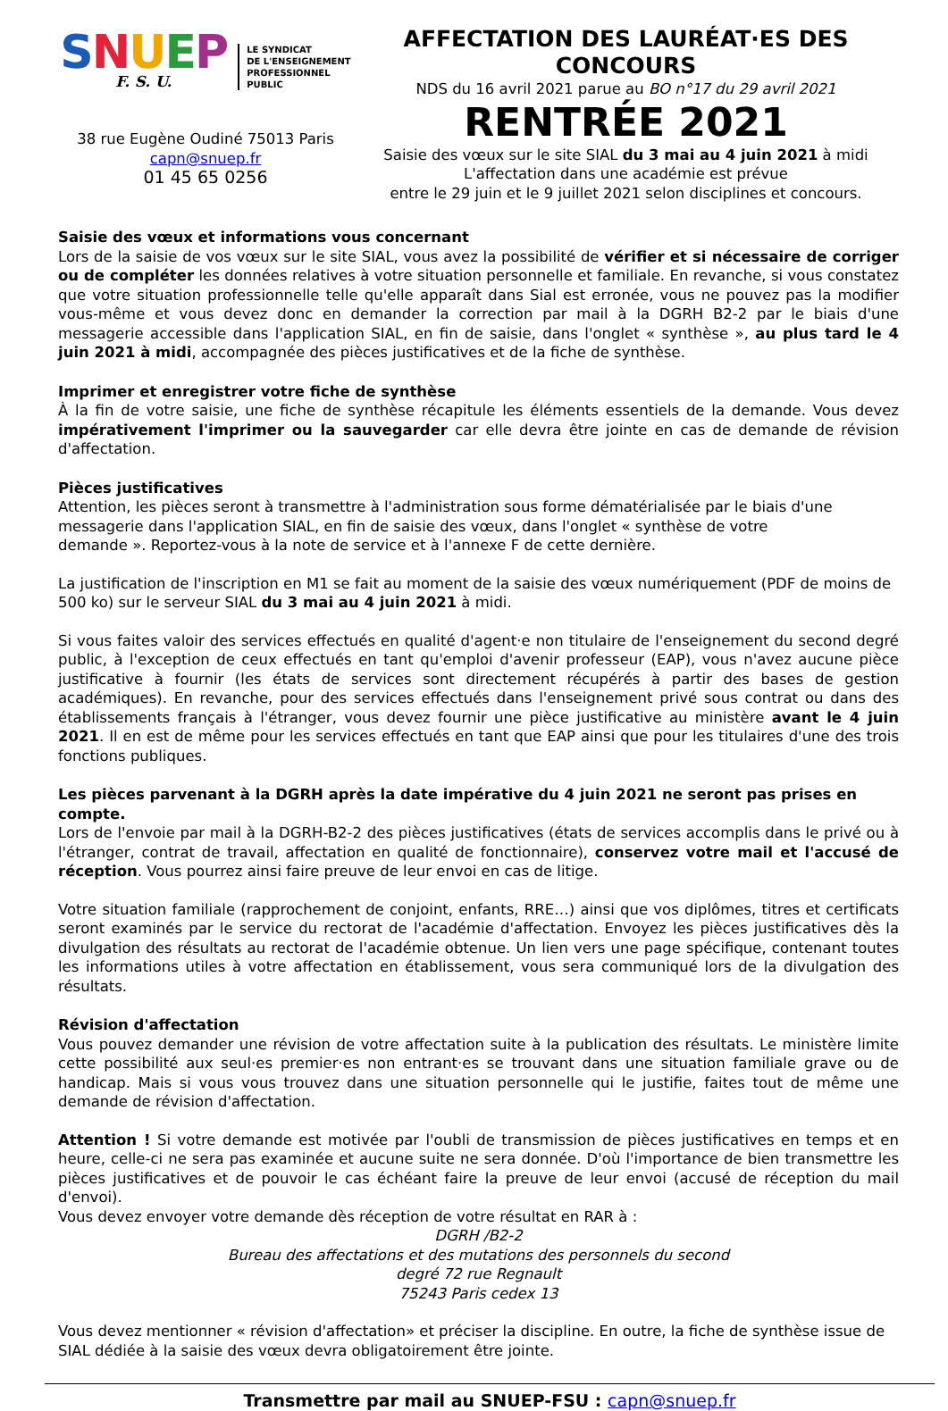SNUEP
F. S. U.
LE SYNDICAT
DE L'ENSEIGNEMENT
PROFESSIONNEL
PUBLIC
38 rue Eugène Oudiné 75013 Paris
capn@snuep.fr
01 45 65 0256
AFFECTATION DES LAURÉAT·ES DES CONCOURS
NDS du 16 avril 2021 parue au BO n°17 du 29 avril 2021
RENTRÉE 2021
Saisie des vœux sur le site SIAL du 3 mai au 4 juin 2021 à midi
L'affectation dans une académie est prévue
entre le 29 juin et le 9 juillet 2021 selon disciplines et concours.
Saisie des vœux et informations vous concernant
Lors de la saisie de vos vœux sur le site SIAL, vous avez la possibilité de vérifier et si nécessaire de corriger ou de compléter les données relatives à votre situation personnelle et familiale. En revanche, si vous constatez que votre situation professionnelle telle qu'elle apparaît dans Sial est erronée, vous ne pouvez pas la modifier vous-même et vous devez donc en demander la correction par mail à la DGRH B2-2 par le biais d'une messagerie accessible dans l'application SIAL, en fin de saisie, dans l'onglet « synthèse », au plus tard le 4 juin 2021 à midi, accompagnée des pièces justificatives et de la fiche de synthèse.
Imprimer et enregistrer votre fiche de synthèse
À la fin de votre saisie, une fiche de synthèse récapitule les éléments essentiels de la demande. Vous devez impérativement l'imprimer ou la sauvegarder car elle devra être jointe en cas de demande de révision d'affectation.
Pièces justificatives
Attention, les pièces seront à transmettre à l'administration sous forme dématérialisée par le biais d'une
messagerie dans l'application SIAL, en fin de saisie des vœux, dans l'onglet « synthèse de votre
demande ». Reportez-vous à la note de service et à l'annexe F de cette dernière.
La justification de l'inscription en M1 se fait au moment de la saisie des vœux numériquement (PDF de moins de 500 ko) sur le serveur SIAL du 3 mai au 4 juin 2021 à midi.
Si vous faites valoir des services effectués en qualité d'agent·e non titulaire de l'enseignement du second degré public, à l'exception de ceux effectués en tant qu'emploi d'avenir professeur (EAP), vous n'avez aucune pièce justificative à fournir (les états de services sont directement récupérés à partir des bases de gestion académiques). En revanche, pour des services effectués dans l'enseignement privé sous contrat ou dans des établissements français à l'étranger, vous devez fournir une pièce justificative au ministère avant le 4 juin 2021. Il en est de même pour les services effectués en tant que EAP ainsi que pour les titulaires d'une des trois fonctions publiques.
Les pièces parvenant à la DGRH après la date impérative du 4 juin 2021 ne seront pas prises en compte.
Lors de l'envoie par mail à la DGRH-B2-2 des pièces justificatives (états de services accomplis dans le privé ou à l'étranger, contrat de travail, affectation en qualité de fonctionnaire), conservez votre mail et l'accusé de réception. Vous pourrez ainsi faire preuve de leur envoi en cas de litige.
Votre situation familiale (rapprochement de conjoint, enfants, RRE…) ainsi que vos diplômes, titres et certificats seront examinés par le service du rectorat de l'académie d'affectation. Envoyez les pièces justificatives dès la divulgation des résultats au rectorat de l'académie obtenue. Un lien vers une page spécifique, contenant toutes les informations utiles à votre affectation en établissement, vous sera communiqué lors de la divulgation des résultats.
Révision d'affectation
Vous pouvez demander une révision de votre affectation suite à la publication des résultats. Le ministère limite cette possibilité aux seul·es premier·es non entrant·es se trouvant dans une situation familiale grave ou de handicap. Mais si vous vous trouvez dans une situation personnelle qui le justifie, faites tout de même une demande de révision d'affectation.
Attention ! Si votre demande est motivée par l'oubli de transmission de pièces justificatives en temps et en heure, celle-ci ne sera pas examinée et aucune suite ne sera donnée. D'où l'importance de bien transmettre les pièces justificatives et de pouvoir le cas échéant faire la preuve de leur envoi (accusé de réception du mail d'envoi).
Vous devez envoyer votre demande dès réception de votre résultat en RAR à :
DGRH /B2-2
Bureau des affectations et des mutations des personnels du second
degré 72 rue Regnault
75243 Paris cedex 13
Vous devez mentionner « révision d'affectation» et préciser la discipline. En outre, la fiche de synthèse issue de SIAL dédiée à la saisie des vœux devra obligatoirement être jointe.
Transmettre par mail au SNUEP-FSU : capn@snuep.fr